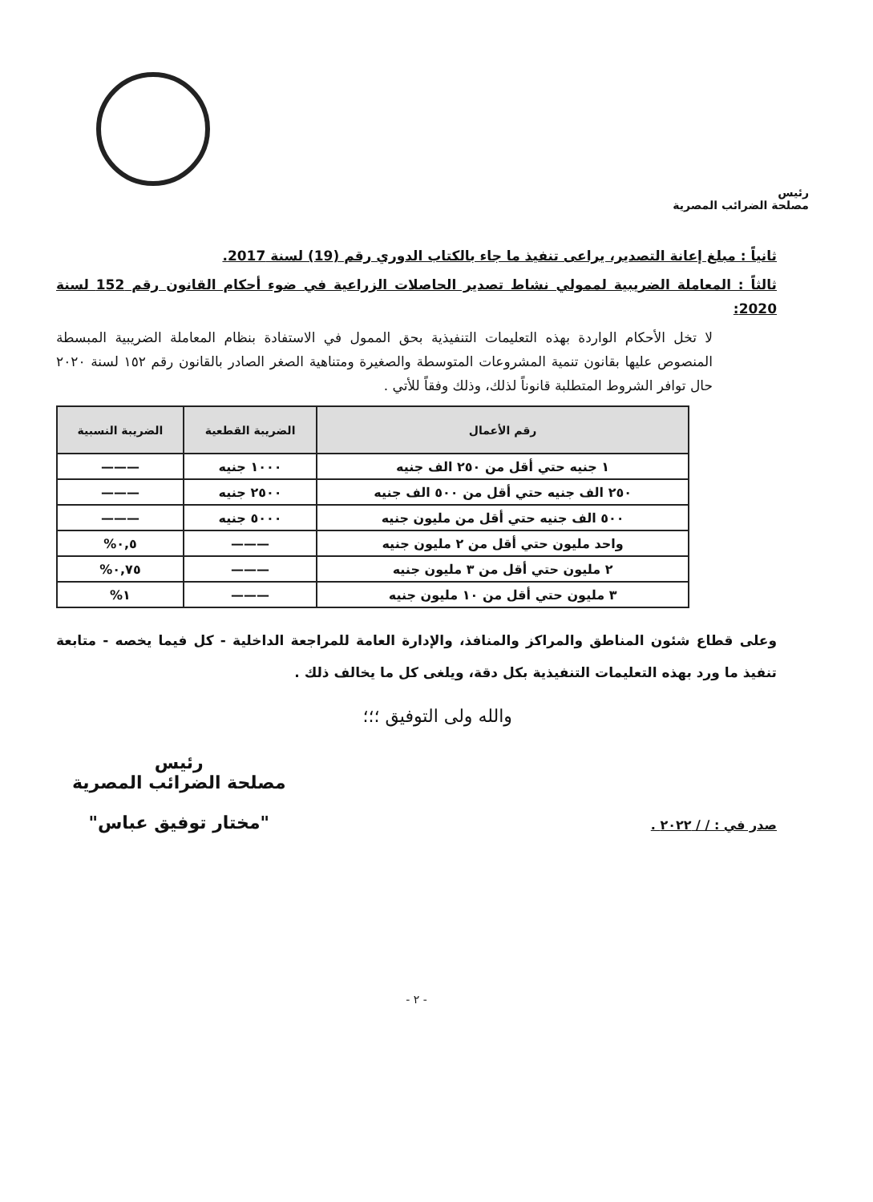رئيس
مصلحة الضرائب المصرية
ثانياً : مبلغ إعانة التصدير، يراعى تنفيذ ما جاء بالكتاب الدوري رقم (19) لسنة 2017.
ثالثاً : المعاملة الضريبية لممولي نشاط تصدير الحاصلات الزراعية في ضوء أحكام القانون رقم 152 لسنة 2020:
لا تخل الأحكام الواردة بهذه التعليمات التنفيذية بحق الممول في الاستفادة بنظام المعاملة الضريبية المبسطة المنصوص عليها بقانون تنمية المشروعات المتوسطة والصغيرة ومتناهية الصغر الصادر بالقانون رقم ١٥٢ لسنة ٢٠٢٠ حال توافر الشروط المتطلبة قانوناً لذلك، وذلك وفقاً للأتي .
| رقم الأعمال | الضريبة القطعية | الضريبة النسبية |
| --- | --- | --- |
| ١ جنيه حتي أقل من ٢٥٠ الف جنيه | ١٠٠٠ جنيه | ——— |
| ٢٥٠ الف جنيه حتي أقل من ٥٠٠ الف جنيه | ٢٥٠٠ جنيه | ——— |
| ٥٠٠ الف جنيه حتي أقل من مليون جنيه | ٥٠٠٠ جنيه | ——— |
| واحد مليون حتي أقل من ٢ مليون جنيه | ——— | ٠,٥% |
| ٢ مليون حتي أقل من ٣ مليون جنيه | ——— | ٠,٧٥% |
| ٣ مليون حتي أقل من ١٠ مليون جنيه | ——— | ١% |
وعلى قطاع شئون المناطق والمراكز والمنافذ، والإدارة العامة للمراجعة الداخلية - كل فيما يخصه - متابعة تنفيذ ما ورد بهذه التعليمات التنفيذية بكل دقة، ويلغى كل ما يخالف ذلك .
والله ولى التوفيق ؛؛؛
صدر في : / / ٢٠٢٢ .
رئيس
مصلحة الضرائب المصرية
"مختار توفيق عباس"
- ٢ -